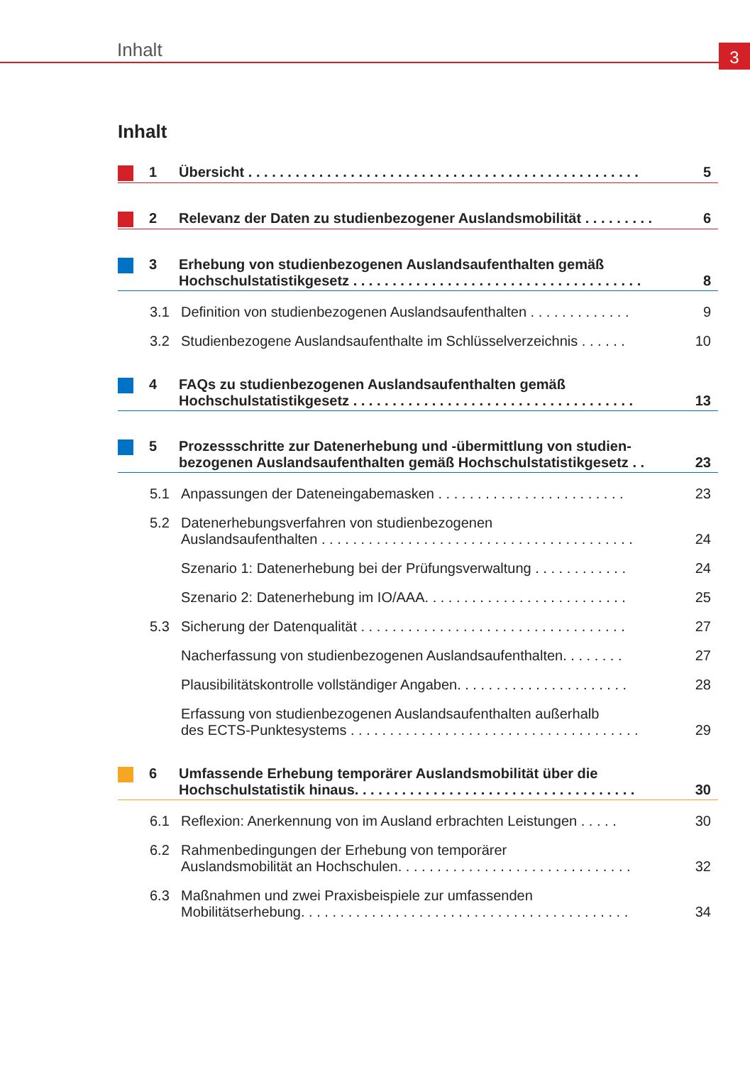Inhalt 3
Inhalt
1 Übersicht . . . . . . . . . . . . . . . . . . . . . . . . . . . . . . . . . . . . . . . . . . . . . . . . . . 5
2 Relevanz der Daten zu studienbezogener Auslandsmobilität . . . . . . . . . 6
3 Erhebung von studienbezogenen Auslandsaufenthalten gemäß
Hochschulstatistikgesetz . . . . . . . . . . . . . . . . . . . . . . . . . . . . . . . . . . . . . 8
3.1 Definition von studienbezogenen Auslandsaufenthalten . . . . . . . . . . . . . 9
3.2 Studienbezogene Auslandsaufenthalte im Schlüsselverzeichnis . . . . . . 10
4 FAQs zu studienbezogenen Auslandsaufenthalten gemäß
Hochschulstatistikgesetz . . . . . . . . . . . . . . . . . . . . . . . . . . . . . . . . . . . . 13
5 Prozessschritte zur Datenerhebung und -übermittlung von studien-
bezogenen Auslandsaufenthalten gemäß Hochschulstatistikgesetz . . 23
5.1 Anpassungen der Dateneingabemasken . . . . . . . . . . . . . . . . . . . . . . . . 23
5.2 Datenerhebungsverfahren von studienbezogenen
Auslandsaufenthalten . . . . . . . . . . . . . . . . . . . . . . . . . . . . . . . . . . . . . . . . 24
Szenario 1: Datenerhebung bei der Prüfungsverwaltung . . . . . . . . . . . . 24
Szenario 2: Datenerhebung im IO/AAA. . . . . . . . . . . . . . . . . . . . . . . . . . 25
5.3 Sicherung der Datenqualität . . . . . . . . . . . . . . . . . . . . . . . . . . . . . . . . . . 27
Nacherfassung von studienbezogenen Auslandsaufenthalten. . . . . . . . 27
Plausibilitätskontrolle vollständiger Angaben. . . . . . . . . . . . . . . . . . . . . . 28
Erfassung von studienbezogenen Auslandsaufenthalten außerhalb
des ECTS-Punktesystems . . . . . . . . . . . . . . . . . . . . . . . . . . . . . . . . . . . . . 29
6 Umfassende Erhebung temporärer Auslandsmobilität über die
Hochschulstatistik hinaus. . . . . . . . . . . . . . . . . . . . . . . . . . . . . . . . . . . . 30
6.1 Reflexion: Anerkennung von im Ausland erbrachten Leistungen . . . . . 30
6.2 Rahmenbedingungen der Erhebung von temporärer
Auslandsmobilität an Hochschulen. . . . . . . . . . . . . . . . . . . . . . . . . . . . . . 32
6.3 Maßnahmen und zwei Praxisbeispiele zur umfassenden
Mobilitätserhebung. . . . . . . . . . . . . . . . . . . . . . . . . . . . . . . . . . . . . . . . . . 34